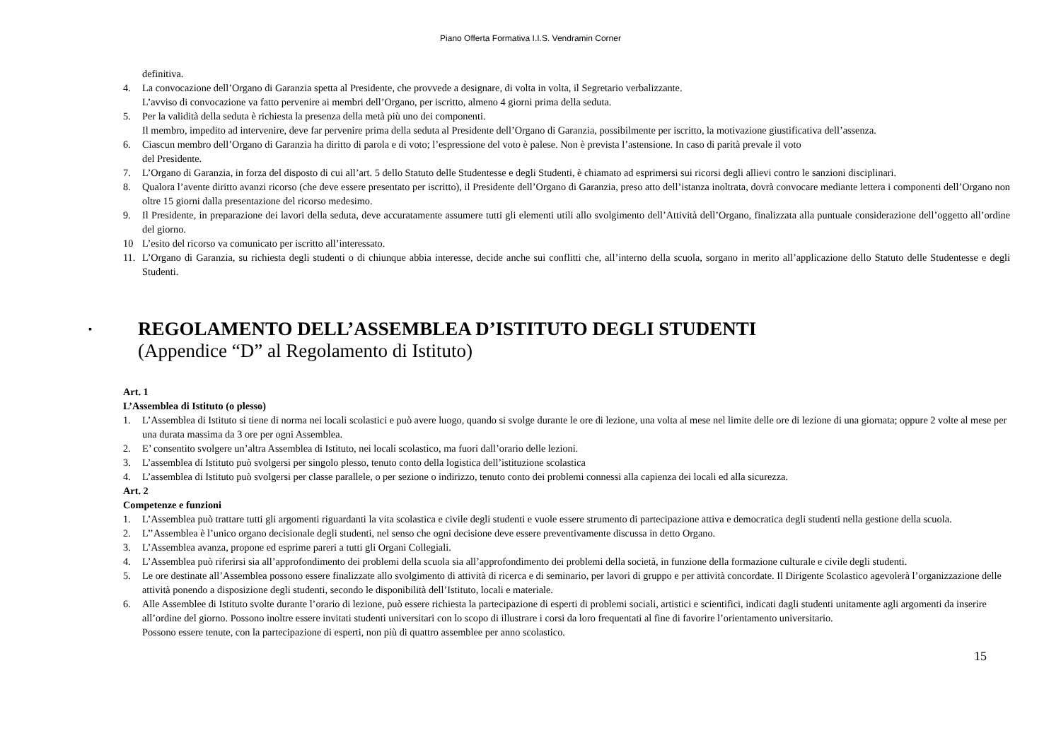Piano Offerta Formativa I.I.S. Vendramin Corner
definitiva.
4. La convocazione dell’Organo di Garanzia spetta al Presidente, che provvede a designare, di volta in volta, il Segretario verbalizzante.
L’avviso di convocazione va fatto pervenire ai membri dell’Organo, per iscritto, almeno 4 giorni prima della seduta.
5. Per la validità della seduta è richiesta la presenza della metà più uno dei componenti.
Il membro, impedito ad intervenire, deve far pervenire prima della seduta al Presidente dell’Organo di Garanzia, possibilmente per iscritto, la motivazione giustificativa dell’assenza.
6. Ciascun membro dell’Organo di Garanzia ha diritto di parola e di voto; l’espressione del voto è palese. Non è prevista l’astensione. In caso di parità prevale il voto
del Presidente.
7. L’Organo di Garanzia, in forza del disposto di cui all’art. 5 dello Statuto delle Studentesse e degli Studenti, è chiamato ad esprimersi sui ricorsi degli allievi contro le sanzioni disciplinari.
8. Qualora l’avente diritto avanzi ricorso (che deve essere presentato per iscritto), il Presidente dell’Organo di Garanzia, preso atto dell’istanza inoltrata, dovrà convocare mediante lettera i componenti dell’Organo non oltre 15 giorni dalla presentazione del ricorso medesimo.
9. Il Presidente, in preparazione dei lavori della seduta, deve accuratamente assumere tutti gli elementi utili allo svolgimento dell’Attività dell’Organo, finalizzata alla puntuale considerazione dell’oggetto all’ordine del giorno.
10 L’esito del ricorso va comunicato per iscritto all’interessato.
11. L’Organo di Garanzia, su richiesta degli studenti o di chiunque abbia interesse, decide anche sui conflitti che, all’interno della scuola, sorgano in merito all’applicazione dello Statuto delle Studentesse e degli Studenti.
▪ REGOLAMENTO DELL’ASSEMBLEA D’ISTITUTO DEGLI STUDENTI
(Appendice “D” al Regolamento di Istituto)
Art. 1
L’Assemblea di Istituto (o plesso)
1. L’Assemblea di Istituto si tiene di norma nei locali scolastici e può avere luogo, quando si svolge durante le ore di lezione, una volta al mese nel limite delle ore di lezione di una giornata; oppure 2 volte al mese per una durata massima da 3 ore per ogni Assemblea.
2. E’ consentito svolgere un’altra Assemblea di Istituto, nei locali scolastico, ma fuori dall’orario delle lezioni.
3. L’assemblea di Istituto può svolgersi per singolo plesso, tenuto conto della logistica dell’istituzione scolastica
4. L’assemblea di Istituto può svolgersi per classe parallele, o per sezione o indirizzo, tenuto conto dei problemi connessi alla capienza dei locali ed alla sicurezza.
Art. 2
Competenze e funzioni
1. L’Assemblea può trattare tutti gli argomenti riguardanti la vita scolastica e civile degli studenti e vuole essere strumento di partecipazione attiva e democratica degli studenti nella gestione della scuola.
2. L’’Assemblea è l’unico organo decisionale degli studenti, nel senso che ogni decisione deve essere preventivamente discussa in detto Organo.
3. L’Assemblea avanza, propone ed esprime pareri a tutti gli Organi Collegiali.
4. L’Assemblea può riferirsi sia all’approfondimento dei problemi della scuola sia all’approfondimento dei problemi della società, in funzione della formazione culturale e civile degli studenti.
5. Le ore destinate all’Assemblea possono essere finalizzate allo svolgimento di attività di ricerca e di seminario, per lavori di gruppo e per attività concordate. Il Dirigente Scolastico agevolerà l’organizzazione delle attività ponendo a disposizione degli studenti, secondo le disponibilità dell’Istituto, locali e materiale.
6. Alle Assemblee di Istituto svolte durante l’orario di lezione, può essere richiesta la partecipazione di esperti di problemi sociali, artistici e scientifici, indicati dagli studenti unitamente agli argomenti da inserire all’ordine del giorno. Possono inoltre essere invitati studenti universitari con lo scopo di illustrare i corsi da loro frequentati al fine di favorire l’orientamento universitario.
Possono essere tenute, con la partecipazione di esperti, non più di quattro assemblee per anno scolastico.
15